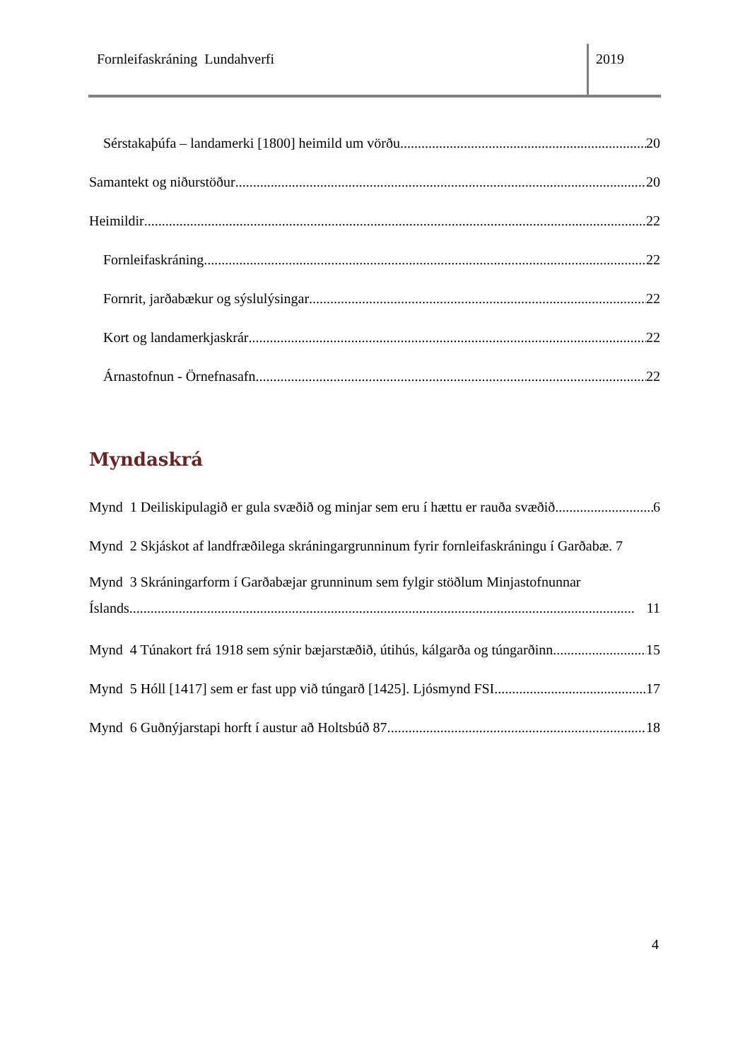Fornleifaskráning Lundahverfi 2019
Sérstakaþúfa – landamerki [1800] heimild um vörðu 20
Samantekt og niðurstöður 20
Heimildir 22
Fornleifaskráning 22
Fornrit, jarðabækur og sýslulýsingar 22
Kort og landamerkjaskrár 22
Árnastofnun - Örnefnasafn 22
Myndaskrá
Mynd 1 Deiliskipulagið er gula svæðið og minjar sem eru í hættu er rauða svæðið. 6
Mynd 2 Skjáskot af landfræðilega skráningargrunninum fyrir fornleifaskráningu í Garðabæ. 7
Mynd 3 Skráningarform í Garðabæjar grunninum sem fylgir stöðlum Minjastofnunnar
Íslands............................................................................................................................................... 11
Mynd 4 Túnakort frá 1918 sem sýnir bæjarstæðið, útihús, kálgarða og túngarðinn 15
Mynd 5 Hóll [1417] sem er fast upp við túngarð [1425]. Ljósmynd FSI. 17
Mynd 6 Guðnýjarstapi horft í austur að Holtsbúð 87. 18
4